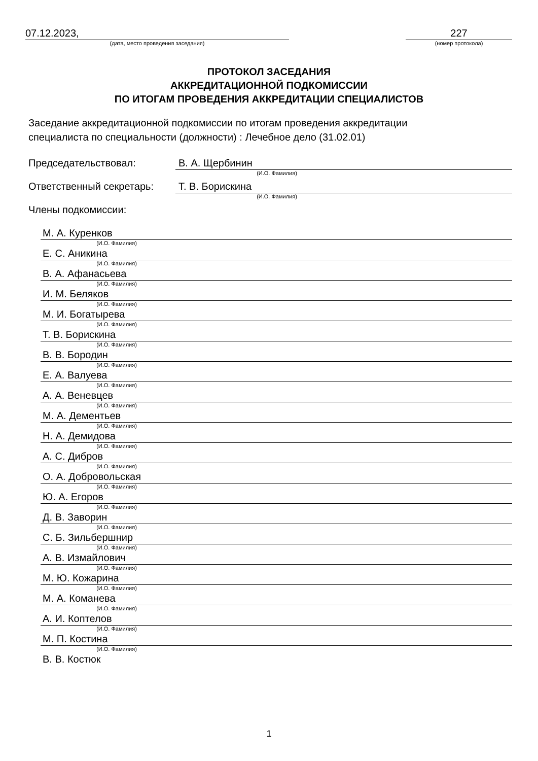07.12.2023,
(дата, место проведения заседания)
227
(номер протокола)
ПРОТОКОЛ ЗАСЕДАНИЯ
АККРЕДИТАЦИОННОЙ ПОДКОМИССИИ
ПО ИТОГАМ ПРОВЕДЕНИЯ АККРЕДИТАЦИИ СПЕЦИАЛИСТОВ
Заседание аккредитационной подкомиссии по итогам проведения аккредитации
специалиста по специальности (должности) : Лечебное дело (31.02.01)
Председательствовал: В. А. Щербинин
(И.О. Фамилия)
Ответственный секретарь: Т. В. Борискина
(И.О. Фамилия)
Члены подкомиссии:
М. А. Куренков
(И.О. Фамилия)
Е. С. Аникина
(И.О. Фамилия)
В. А. Афанасьева
(И.О. Фамилия)
И. М. Беляков
(И.О. Фамилия)
М. И. Богатырева
(И.О. Фамилия)
Т. В. Борискина
(И.О. Фамилия)
В. В. Бородин
(И.О. Фамилия)
Е. А. Валуева
(И.О. Фамилия)
А. А. Веневцев
(И.О. Фамилия)
М. А. Дементьев
(И.О. Фамилия)
Н. А. Демидова
(И.О. Фамилия)
А. С. Дибров
(И.О. Фамилия)
О. А. Добровольская
(И.О. Фамилия)
Ю. А. Егоров
(И.О. Фамилия)
Д. В. Заворин
(И.О. Фамилия)
С. Б. Зильбершнир
(И.О. Фамилия)
А. В. Измайлович
(И.О. Фамилия)
М. Ю. Кожарина
(И.О. Фамилия)
М. А. Команева
(И.О. Фамилия)
А. И. Коптелов
(И.О. Фамилия)
М. П. Костина
(И.О. Фамилия)
В. В. Костюк
1